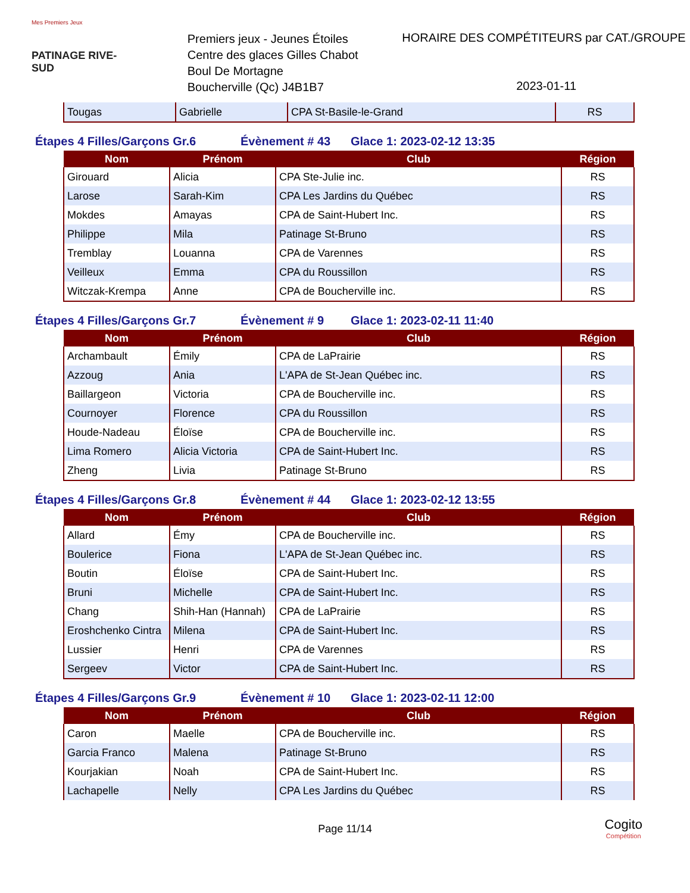Mes Premiers Jeux
PATINAGE RIVE-SUD
Premiers jeux - Jeunes Étoiles
Centre des glaces Gilles Chabot
Boul De Mortagne
Boucherville (Qc) J4B1B7
HORAIRE DES COMPÉTITEURS par CAT./GROUPE
2023-01-11
| Tougas | Gabrielle | CPA St-Basile-le-Grand | RS |
Étapes 4 Filles/Garçons Gr.6 Évènement # 43 Glace 1: 2023-02-12 13:35
| Nom | Prénom | Club | Région |
| --- | --- | --- | --- |
| Girouard | Alicia | CPA Ste-Julie inc. | RS |
| Larose | Sarah-Kim | CPA Les Jardins du Québec | RS |
| Mokdes | Amayas | CPA de Saint-Hubert Inc. | RS |
| Philippe | Mila | Patinage St-Bruno | RS |
| Tremblay | Louanna | CPA de Varennes | RS |
| Veilleux | Emma | CPA du Roussillon | RS |
| Witczak-Krempa | Anne | CPA de Boucherville inc. | RS |
Étapes 4 Filles/Garçons Gr.7 Évènement # 9 Glace 1: 2023-02-11 11:40
| Nom | Prénom | Club | Région |
| --- | --- | --- | --- |
| Archambault | Émily | CPA de LaPrairie | RS |
| Azzoug | Ania | L'APA de St-Jean Québec inc. | RS |
| Baillargeon | Victoria | CPA de Boucherville inc. | RS |
| Cournoyer | Florence | CPA du Roussillon | RS |
| Houde-Nadeau | Éloïse | CPA de Boucherville inc. | RS |
| Lima Romero | Alicia Victoria | CPA de Saint-Hubert Inc. | RS |
| Zheng | Livia | Patinage St-Bruno | RS |
Étapes 4 Filles/Garçons Gr.8 Évènement # 44 Glace 1: 2023-02-12 13:55
| Nom | Prénom | Club | Région |
| --- | --- | --- | --- |
| Allard | Émy | CPA de Boucherville inc. | RS |
| Boulerice | Fiona | L'APA de St-Jean Québec inc. | RS |
| Boutin | Éloïse | CPA de Saint-Hubert Inc. | RS |
| Bruni | Michelle | CPA de Saint-Hubert Inc. | RS |
| Chang | Shih-Han (Hannah) | CPA de LaPrairie | RS |
| Eroshchenko Cintra | Milena | CPA de Saint-Hubert Inc. | RS |
| Lussier | Henri | CPA de Varennes | RS |
| Sergeev | Victor | CPA de Saint-Hubert Inc. | RS |
Étapes 4 Filles/Garçons Gr.9 Évènement # 10 Glace 1: 2023-02-11 12:00
| Nom | Prénom | Club | Région |
| --- | --- | --- | --- |
| Caron | Maelle | CPA de Boucherville inc. | RS |
| Garcia Franco | Malena | Patinage St-Bruno | RS |
| Kourjakian | Noah | CPA de Saint-Hubert Inc. | RS |
| Lachapelle | Nelly | CPA Les Jardins du Québec | RS |
Page 11/14
Cogito
Compétition